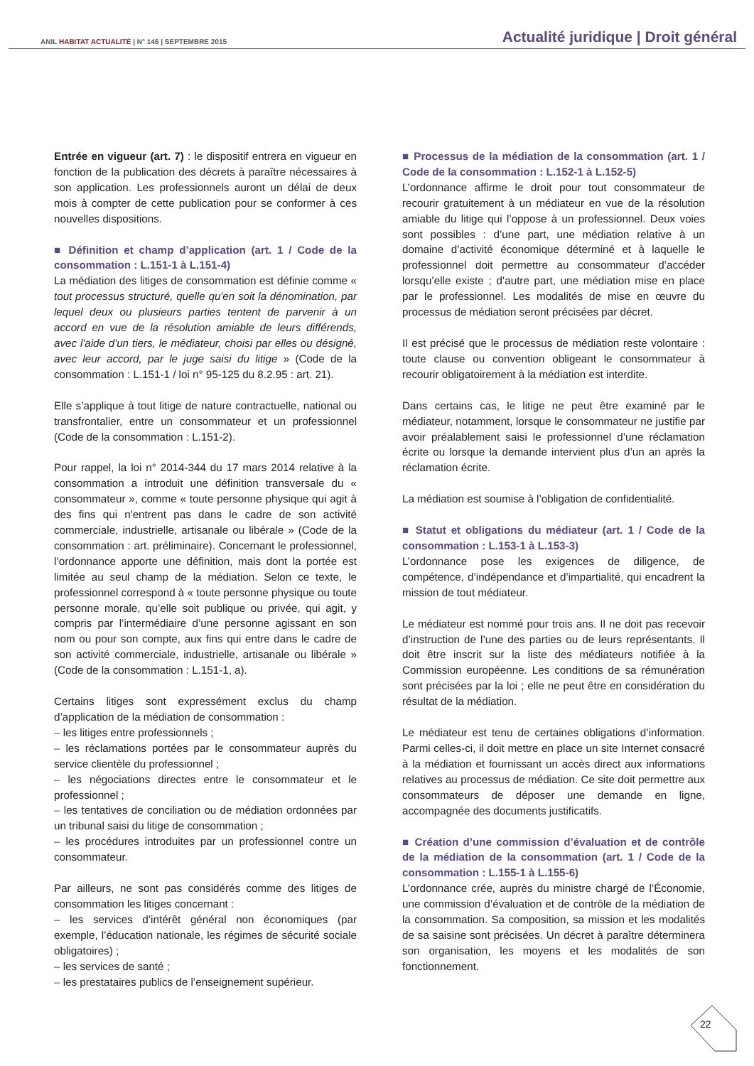ANIL HABITAT ACTUALITÉ | N° 146 | SEPTEMBRE 2015
Actualité juridique | Droit général
Entrée en vigueur (art. 7) : le dispositif entrera en vigueur en fonction de la publication des décrets à paraître nécessaires à son application. Les professionnels auront un délai de deux mois à compter de cette publication pour se conformer à ces nouvelles dispositions.
■ Définition et champ d’application (art. 1 / Code de la consommation : L.151-1 à L.151-4)
La médiation des litiges de consommation est définie comme « tout processus structuré, quelle qu'en soit la dénomination, par lequel deux ou plusieurs parties tentent de parvenir à un accord en vue de la résolution amiable de leurs différends, avec l'aide d'un tiers, le médiateur, choisi par elles ou désigné, avec leur accord, par le juge saisi du litige » (Code de la consommation : L.151-1 / loi n° 95-125 du 8.2.95 : art. 21).
Elle s’applique à tout litige de nature contractuelle, national ou transfrontalier, entre un consommateur et un professionnel (Code de la consommation : L.151-2).
Pour rappel, la loi n° 2014-344 du 17 mars 2014 relative à la consommation a introduit une définition transversale du « consommateur », comme « toute personne physique qui agit à des fins qui n'entrent pas dans le cadre de son activité commerciale, industrielle, artisanale ou libérale » (Code de la consommation : art. préliminaire). Concernant le professionnel, l’ordonnance apporte une définition, mais dont la portée est limitée au seul champ de la médiation. Selon ce texte, le professionnel correspond à « toute personne physique ou toute personne morale, qu’elle soit publique ou privée, qui agit, y compris par l’intermédiaire d’une personne agissant en son nom ou pour son compte, aux fins qui entre dans le cadre de son activité commerciale, industrielle, artisanale ou libérale » (Code de la consommation : L.151-1, a).
Certains litiges sont expressément exclus du champ d’application de la médiation de consommation :
– les litiges entre professionnels ;
– les réclamations portées par le consommateur auprès du service clientèle du professionnel ;
– les négociations directes entre le consommateur et le professionnel ;
– les tentatives de conciliation ou de médiation ordonnées par un tribunal saisi du litige de consommation ;
– les procédures introduites par un professionnel contre un consommateur.
Par ailleurs, ne sont pas considérés comme des litiges de consommation les litiges concernant :
– les services d’intérêt général non économiques (par exemple, l’éducation nationale, les régimes de sécurité sociale obligatoires) ;
– les services de santé ;
– les prestataires publics de l’enseignement supérieur.
■ Processus de la médiation de la consommation (art. 1 / Code de la consommation : L.152-1 à L.152-5)
L’ordonnance affirme le droit pour tout consommateur de recourir gratuitement à un médiateur en vue de la résolution amiable du litige qui l’oppose à un professionnel. Deux voies sont possibles : d’une part, une médiation relative à un domaine d’activité économique déterminé et à laquelle le professionnel doit permettre au consommateur d’accéder lorsqu’elle existe ; d’autre part, une médiation mise en place par le professionnel. Les modalités de mise en œuvre du processus de médiation seront précisées par décret.
Il est précisé que le processus de médiation reste volontaire : toute clause ou convention obligeant le consommateur à recourir obligatoirement à la médiation est interdite.
Dans certains cas, le litige ne peut être examiné par le médiateur, notamment, lorsque le consommateur ne justifie par avoir préalablement saisi le professionnel d’une réclamation écrite ou lorsque la demande intervient plus d’un an après la réclamation écrite.
La médiation est soumise à l’obligation de confidentialité.
■ Statut et obligations du médiateur (art. 1 / Code de la consommation : L.153-1 à L.153-3)
L’ordonnance pose les exigences de diligence, de compétence, d’indépendance et d’impartialité, qui encadrent la mission de tout médiateur.
Le médiateur est nommé pour trois ans. Il ne doit pas recevoir d’instruction de l’une des parties ou de leurs représentants. Il doit être inscrit sur la liste des médiateurs notifiée à la Commission européenne. Les conditions de sa rémunération sont précisées par la loi ; elle ne peut être en considération du résultat de la médiation.
Le médiateur est tenu de certaines obligations d’information. Parmi celles-ci, il doit mettre en place un site Internet consacré à la médiation et fournissant un accès direct aux informations relatives au processus de médiation. Ce site doit permettre aux consommateurs de déposer une demande en ligne, accompagnée des documents justificatifs.
■ Création d’une commission d’évaluation et de contrôle de la médiation de la consommation (art. 1 / Code de la consommation : L.155-1 à L.155-6)
L’ordonnance crée, auprès du ministre chargé de l’Économie, une commission d’évaluation et de contrôle de la médiation de la consommation. Sa composition, sa mission et les modalités de sa saisine sont précisées. Un décret à paraître déterminera son organisation, les moyens et les modalités de son fonctionnement.
22